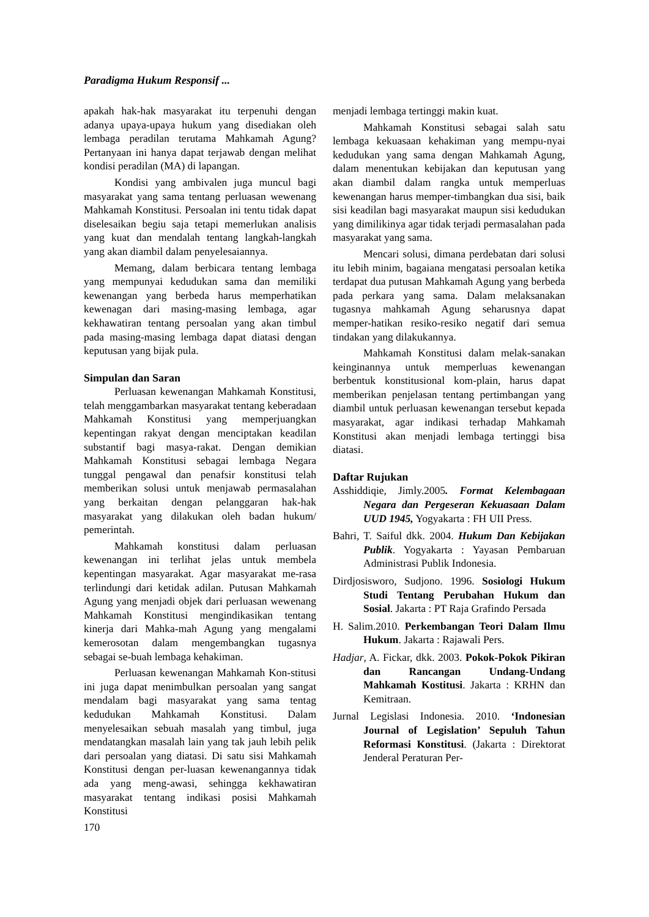Paradigma Hukum Responsif ...
apakah hak-hak masyarakat itu terpenuhi dengan adanya upaya-upaya hukum yang disediakan oleh lembaga peradilan terutama Mahkamah Agung? Pertanyaan ini hanya dapat terjawab dengan melihat kondisi peradilan (MA) di lapangan.
Kondisi yang ambivalen juga muncul bagi masyarakat yang sama tentang perluasan wewenang Mahkamah Konstitusi. Persoalan ini tentu tidak dapat diselesaikan begiu saja tetapi memerlukan analisis yang kuat dan mendalah tentang langkah-langkah yang akan diambil dalam penyelesaiannya.
Memang, dalam berbicara tentang lembaga yang mempunyai kedudukan sama dan memiliki kewenangan yang berbeda harus memperhatikan kewenagan dari masing-masing lembaga, agar kekhawatiran tentang persoalan yang akan timbul pada masing-masing lembaga dapat diatasi dengan keputusan yang bijak pula.
Simpulan dan Saran
Perluasan kewenangan Mahkamah Konstitusi, telah menggambarkan masyarakat tentang keberadaan Mahkamah Konstitusi yang memperjuangkan kepentingan rakyat dengan menciptakan keadilan substantif bagi masya-rakat. Dengan demikian Mahkamah Konstitusi sebagai lembaga Negara tunggal pengawal dan penafsir konstitusi telah memberikan solusi untuk menjawab permasalahan yang berkaitan dengan pelanggaran hak-hak masyarakat yang dilakukan oleh badan hukum/ pemerintah.
Mahkamah konstitusi dalam perluasan kewenangan ini terlihat jelas untuk membela kepentingan masyarakat. Agar masyarakat me-rasa terlindungi dari ketidak adilan. Putusan Mahkamah Agung yang menjadi objek dari perluasan wewenang Mahkamah Konstitusi mengindikasikan tentang kinerja dari Mahka-mah Agung yang mengalami kemerosotan dalam mengembangkan tugasnya sebagai se-buah lembaga kehakiman.
Perluasan kewenangan Mahkamah Kon-stitusi ini juga dapat menimbulkan persoalan yang sangat mendalam bagi masyarakat yang sama tentag kedudukan Mahkamah Konstitusi. Dalam menyelesaikan sebuah masalah yang timbul, juga mendatangkan masalah lain yang tak jauh lebih pelik dari persoalan yang diatasi. Di satu sisi Mahkamah Konstitusi dengan per-luasan kewenangannya tidak ada yang meng-awasi, sehingga kekhawatiran masyarakat tentang indikasi posisi Mahkamah Konstitusi
170
menjadi lembaga tertinggi makin kuat.
Mahkamah Konstitusi sebagai salah satu lembaga kekuasaan kehakiman yang mempu-nyai kedudukan yang sama dengan Mahkamah Agung, dalam menentukan kebijakan dan keputusan yang akan diambil dalam rangka untuk memperluas kewenangan harus memper-timbangkan dua sisi, baik sisi keadilan bagi masyarakat maupun sisi kedudukan yang dimilikinya agar tidak terjadi permasalahan pada masyarakat yang sama.
Mencari solusi, dimana perdebatan dari solusi itu lebih minim, bagaiana mengatasi persoalan ketika terdapat dua putusan Mahkamah Agung yang berbeda pada perkara yang sama. Dalam melaksanakan tugasnya mahkamah Agung seharusnya dapat memper-hatikan resiko-resiko negatif dari semua tindakan yang dilakukannya.
Mahkamah Konstitusi dalam melak-sanakan keinginannya untuk memperluas kewenangan berbentuk konstitusional kom-plain, harus dapat memberikan penjelasan tentang pertimbangan yang diambil untuk perluasan kewenangan tersebut kepada masyarakat, agar indikasi terhadap Mahkamah Konstitusi akan menjadi lembaga tertinggi bisa diatasi.
Daftar Rujukan
Asshiddiqie, Jimly.2005. Format Kelembagaan Negara dan Pergeseran Kekuasaan Dalam UUD 1945, Yogyakarta : FH UII Press.
Bahri, T. Saiful dkk. 2004. Hukum Dan Kebijakan Publik. Yogyakarta : Yayasan Pembaruan Administrasi Publik Indonesia.
Dirdjosisworo, Sudjono. 1996. Sosiologi Hukum Studi Tentang Perubahan Hukum dan Sosial. Jakarta : PT Raja Grafindo Persada
H. Salim.2010. Perkembangan Teori Dalam Ilmu Hukum. Jakarta : Rajawali Pers.
Hadjar, A. Fickar, dkk. 2003. Pokok-Pokok Pikiran dan Rancangan Undang-Undang Mahkamah Kostitusi. Jakarta : KRHN dan Kemitraan.
Jurnal Legislasi Indonesia. 2010. ‘Indonesian Journal of Legislation’ Sepuluh Tahun Reformasi Konstitusi. (Jakarta : Direktorat Jenderal Peraturan Per-